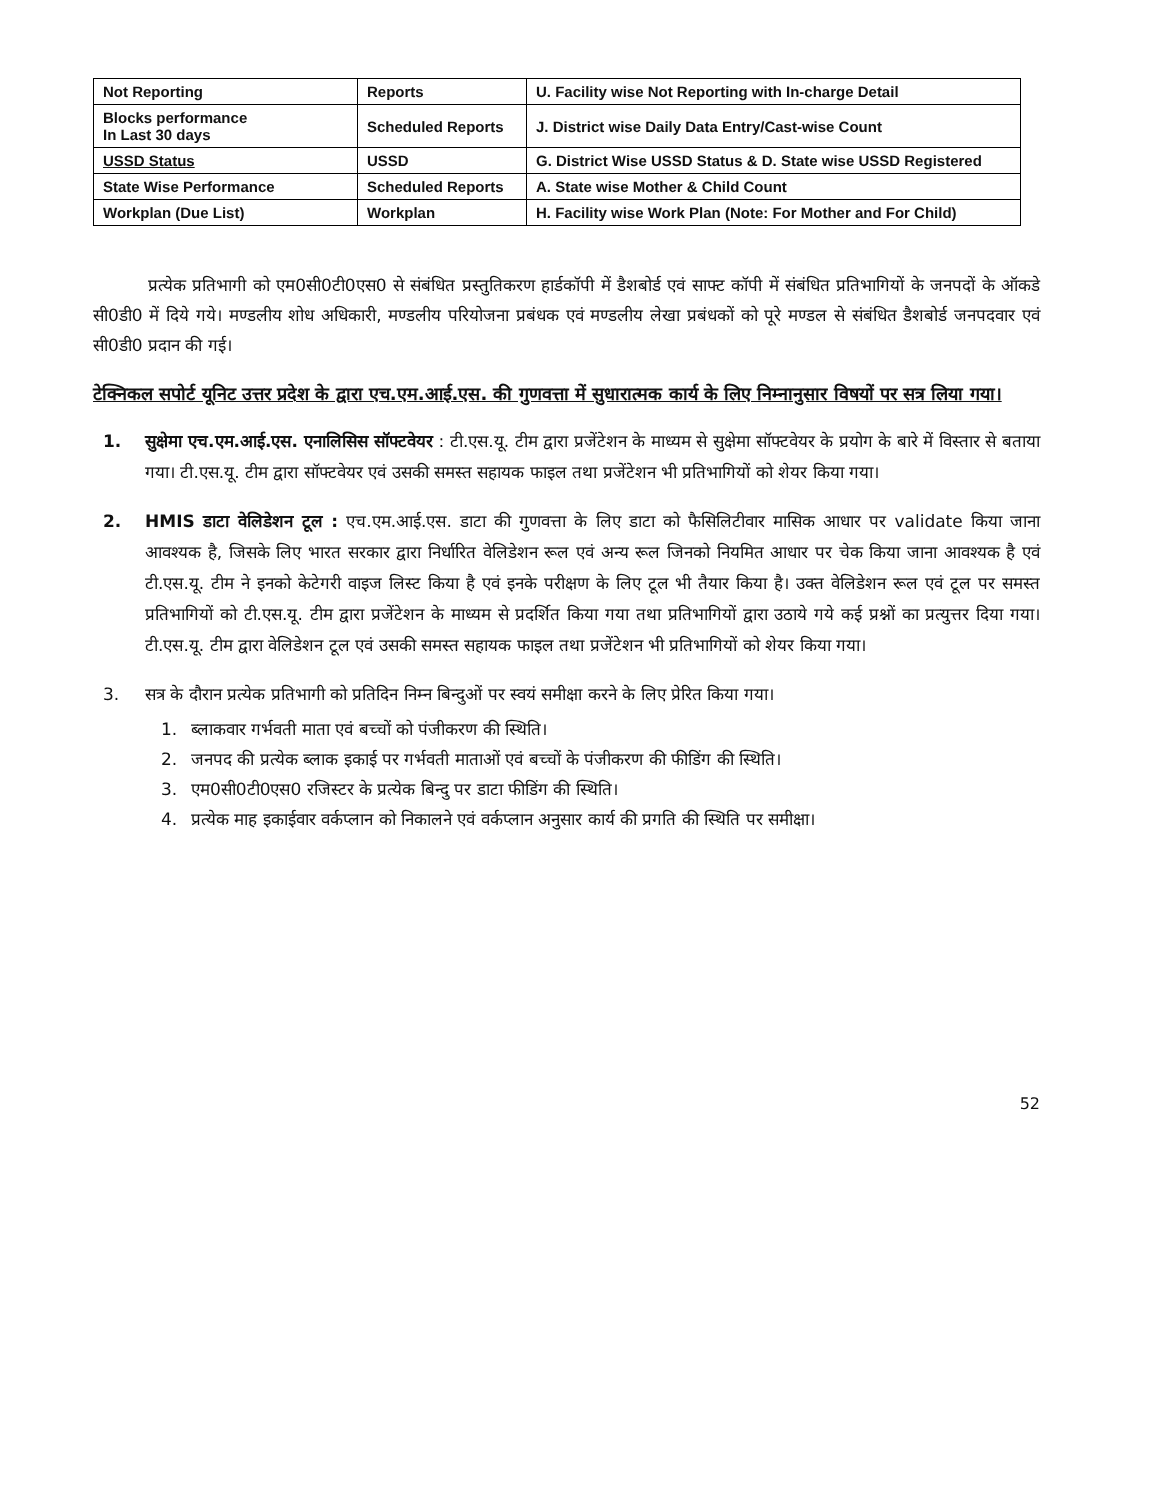| Not Reporting | Reports | U. Facility wise Not Reporting with In-charge Detail |
| Blocks performance In Last 30 days | Scheduled Reports | J. District wise Daily Data Entry/Cast-wise Count |
| USSD Status | USSD | G. District Wise USSD Status & D. State wise USSD Registered |
| State Wise Performance | Scheduled Reports | A. State wise Mother & Child Count |
| Workplan (Due List) | Workplan | H. Facility wise Work Plan (Note: For Mother and For Child) |
प्रत्येक प्रतिभागी को एम0सी0टी0एस0 से संबंधित प्रस्तुतिकरण हार्डकॉपी में डैशबोर्ड एवं साफ्ट कॉपी में संबंधित प्रतिभागियों के जनपदों के ऑकडे सी0डी0 में दिये गये। मण्डलीय शोध अधिकारी, मण्डलीय परियोजना प्रबंधक एवं मण्डलीय लेखा प्रबंधकों को पूरे मण्डल से संबंधित डैशबोर्ड जनपदवार एवं सी0डी0 प्रदान की गई।
टेक्निकल सपोर्ट यूनिट उत्तर प्रदेश के द्वारा एच.एम.आई.एस. की गुणवत्ता में सुधारात्मक कार्य के लिए निम्नानुसार विषयों पर सत्र लिया गया।
1. सुक्षेमा एच.एम.आई.एस. एनालिसिस सॉफ्टवेयर : टी.एस.यू. टीम द्वारा प्रजेंटेशन के माध्यम से सुक्षेमा सॉफ्टवेयर के प्रयोग के बारे में विस्तार से बताया गया। टी.एस.यू. टीम द्वारा सॉफ्टवेयर एवं उसकी समस्त सहायक फाइल तथा प्रजेंटेशन भी प्रतिभागियों को शेयर किया गया।
2. HMIS डाटा वेलिडेशन टूल : एच.एम.आई.एस. डाटा की गुणवत्ता के लिए डाटा को फैसिलिटीवार मासिक आधार पर validate किया जाना आवश्यक है, जिसके लिए भारत सरकार द्वारा निर्धारित वेलिडेशन रूल एवं अन्य रूल जिनको नियमित आधार पर चेक किया जाना आवश्यक है एवं टी.एस.यू. टीम ने इनको केटेगरी वाइज लिस्ट किया है एवं इनके परीक्षण के लिए टूल भी तैयार किया है। उक्त वेलिडेशन रूल एवं टूल पर समस्त प्रतिभागियों को टी.एस.यू. टीम द्वारा प्रजेंटेशन के माध्यम से प्रदर्शित किया गया तथा प्रतिभागियों द्वारा उठाये गये कई प्रश्नों का प्रत्युत्तर दिया गया। टी.एस.यू. टीम द्वारा वेलिडेशन टूल एवं उसकी समस्त सहायक फाइल तथा प्रजेंटेशन भी प्रतिभागियों को शेयर किया गया।
3. सत्र के दौरान प्रत्येक प्रतिभागी को प्रतिदिन निम्न बिन्दुओं पर स्वयं समीक्षा करने के लिए प्रेरित किया गया।
1. ब्लाकवार गर्भवती माता एवं बच्चों को पंजीकरण की स्थिति।
2. जनपद की प्रत्येक ब्लाक इकाई पर गर्भवती माताओं एवं बच्चों के पंजीकरण की फीडिंग की स्थिति।
3. एम0सी0टी0एस0 रजिस्टर के प्रत्येक बिन्दु पर डाटा फीडिंग की स्थिति।
4. प्रत्येक माह इकाईवार वर्कप्लान को निकालने एवं वर्कप्लान अनुसार कार्य की प्रगति की स्थिति पर समीक्षा।
52